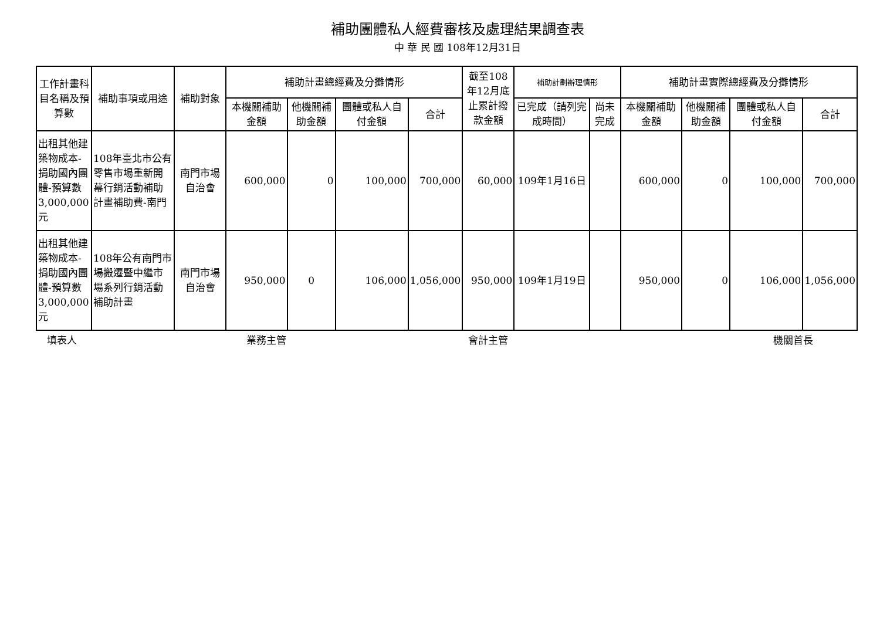補助團體私人經費審核及處理結果調查表
中 華 民 國 108年12月31日
| 工作計畫科目名稱及預算數 | 補助事項或用途 | 補助對象 | 補助計畫總經費及分攤情形 | | | | 截至108年12月底止累計撥款金額 | 補助計劃辦理情形 | | 補助計畫實際總經費及分攤情形 | | | |
| --- | --- | --- | --- | --- | --- | --- | --- | --- | --- | --- | --- | --- | --- |
| | | | 本機關補助金額 | 他機關補助金額 | 團體或私人自付金額 | 合計 | | 已完成（請列完成時間） | 尚未完成 | 本機關補助金額 | 他機關補助金額 | 團體或私人自付金額 | 合計 |
| 出租其他建築物成本-捐助國內團體-預算數3,000,000元 | 108年臺北市公有零售市場重新開幕行銷活動補助計畫補助費-南門 | 南門市場自治會 | 600,000 | 0 | 100,000 | 700,000 | 60,000 | 109年1月16日 | | 600,000 | 0 | 100,000 | 700,000 |
| 出租其他建築物成本-捐助國內團體-預算數3,000,000元 | 108年公有南門市場搬遷暨中繼市場系列行銷活動補助計畫 | 南門市場自治會 | 950,000 | 0 | 106,000 | 1,056,000 | 950,000 | 109年1月19日 | | 950,000 | 0 | 106,000 | 1,056,000 |
填表人 業務主管 會計主管 機關首長